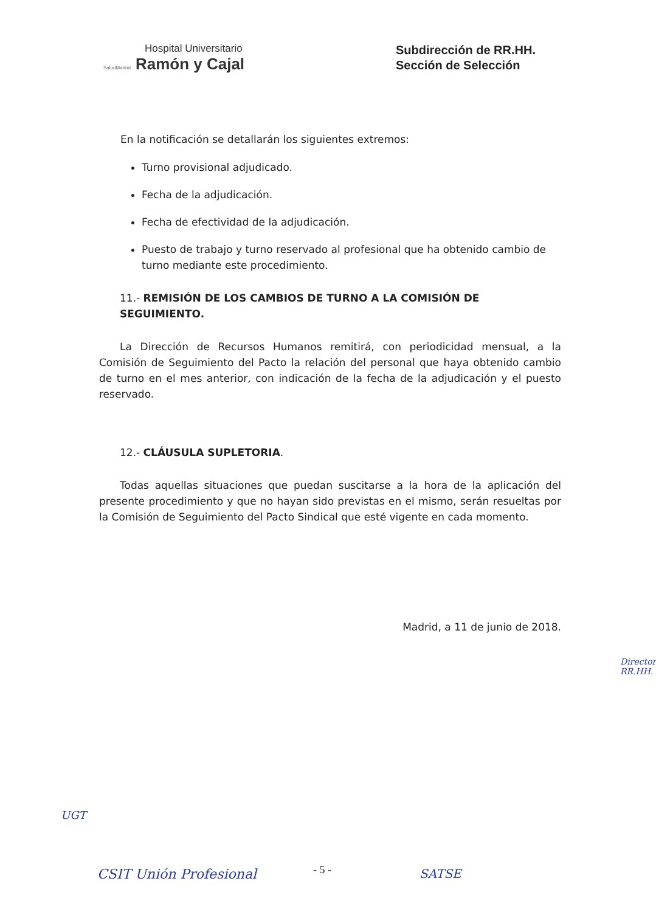Hospital Universitario
SaludMadrid Ramón y Cajal
Subdirección de RR.HH.
Sección de Selección
En la notificación se detallarán los siguientes extremos:
Turno provisional adjudicado.
Fecha de la adjudicación.
Fecha de efectividad de la adjudicación.
Puesto de trabajo y turno reservado al profesional que ha obtenido cambio de turno mediante este procedimiento.
11.- REMISIÓN DE LOS CAMBIOS DE TURNO A LA COMISIÓN DE SEGUIMIENTO.
La Dirección de Recursos Humanos remitirá, con periodicidad mensual, a la Comisión de Seguimiento del Pacto la relación del personal que haya obtenido cambio de turno en el mes anterior, con indicación de la fecha de la adjudicación y el puesto reservado.
12.- CLÁUSULA SUPLETORIA.
Todas aquellas situaciones que puedan suscitarse a la hora de la aplicación del presente procedimiento y que no hayan sido previstas en el mismo, serán resueltas por la Comisión de Seguimiento del Pacto Sindical que esté vigente en cada momento.
Madrid, a 11 de junio de 2018.
UGT
CSIT Unión Profesional SATSE
Director RR.HH.
- 5 -